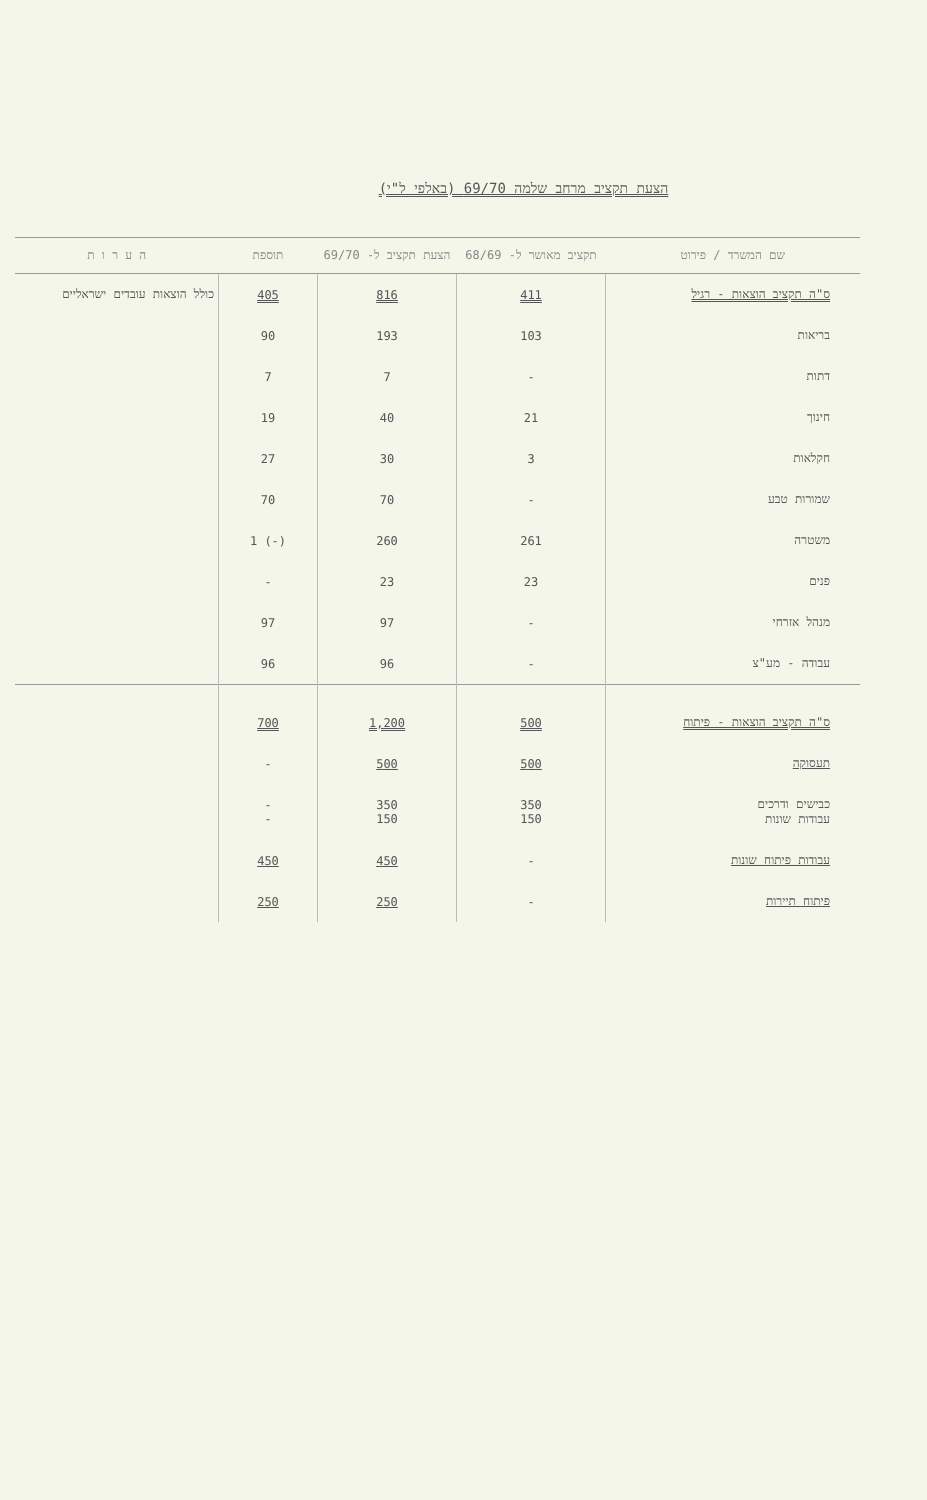הצעת תקציב מרחב שלמה 69/70 (באלפי ל"י)
| שם המשרד / פירוט | תקציב מאושר ל- 68/69 | הצעת תקציב ל- 69/70 | תוספת | ה ע ר ו ת |
| --- | --- | --- | --- | --- |
| ס"ה תקציב הוצאות - רגיל | 411 | 816 | 405 | כולל הוצאות עובדים ישראליים |
| בריאות | 103 | 193 | 90 | |
| דתות | - | 7 | 7 | |
| חינוך | 21 | 40 | 19 | |
| חקלאות | 3 | 30 | 27 | |
| שמורות טבע | - | 70 | 70 | |
| משטרה | 261 | 260 | (-) 1 | |
| פנים | 23 | 23 | - | |
| מנהל אזרחי | - | 97 | 97 | |
| עבודה - מע"צ | - | 96 | 96 | |
| ס"ה תקציב הוצאות - פיתוח | 500 | 1,200 | 700 | |
| תעסוקה | 500 | 500 | - | |
| כבישים ודרכים עבודות שונות | 350 150 | 350 150 | - - | |
| עבודות פיתוח שונות | - | 450 | 450 | |
| פיתוח תיירות | - | 250 | 250 | |